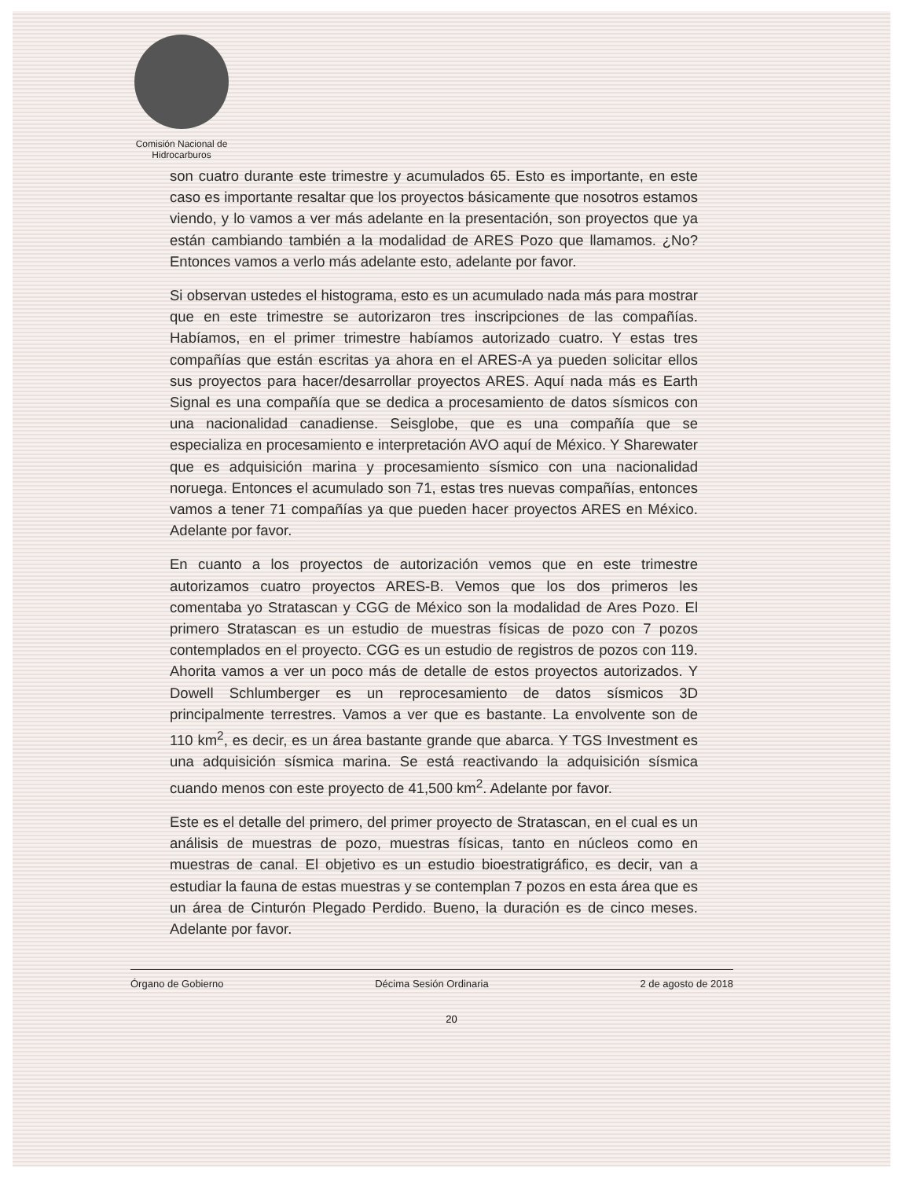Comisión Nacional de Hidrocarburos
son cuatro durante este trimestre y acumulados 65. Esto es importante, en este caso es importante resaltar que los proyectos básicamente que nosotros estamos viendo, y lo vamos a ver más adelante en la presentación, son proyectos que ya están cambiando también a la modalidad de ARES Pozo que llamamos. ¿No? Entonces vamos a verlo más adelante esto, adelante por favor.
Si observan ustedes el histograma, esto es un acumulado nada más para mostrar que en este trimestre se autorizaron tres inscripciones de las compañías. Habíamos, en el primer trimestre habíamos autorizado cuatro. Y estas tres compañías que están escritas ya ahora en el ARES-A ya pueden solicitar ellos sus proyectos para hacer/desarrollar proyectos ARES. Aquí nada más es Earth Signal es una compañía que se dedica a procesamiento de datos sísmicos con una nacionalidad canadiense. Seisglobe, que es una compañía que se especializa en procesamiento e interpretación AVO aquí de México. Y Sharewater que es adquisición marina y procesamiento sísmico con una nacionalidad noruega. Entonces el acumulado son 71, estas tres nuevas compañías, entonces vamos a tener 71 compañías ya que pueden hacer proyectos ARES en México. Adelante por favor.
En cuanto a los proyectos de autorización vemos que en este trimestre autorizamos cuatro proyectos ARES-B. Vemos que los dos primeros les comentaba yo Stratascan y CGG de México son la modalidad de Ares Pozo. El primero Stratascan es un estudio de muestras físicas de pozo con 7 pozos contemplados en el proyecto. CGG es un estudio de registros de pozos con 119. Ahorita vamos a ver un poco más de detalle de estos proyectos autorizados. Y Dowell Schlumberger es un reprocesamiento de datos sísmicos 3D principalmente terrestres. Vamos a ver que es bastante. La envolvente son de 110 km<sup>2</sup>, es decir, es un área bastante grande que abarca. Y TGS Investment es una adquisición sísmica marina. Se está reactivando la adquisición sísmica cuando menos con este proyecto de 41,500 km<sup>2</sup>. Adelante por favor.
Este es el detalle del primero, del primer proyecto de Stratascan, en el cual es un análisis de muestras de pozo, muestras físicas, tanto en núcleos como en muestras de canal. El objetivo es un estudio bioestratigráfico, es decir, van a estudiar la fauna de estas muestras y se contemplan 7 pozos en esta área que es un área de Cinturón Plegado Perdido. Bueno, la duración es de cinco meses. Adelante por favor.
Órgano de Gobierno Décima Sesión Ordinaria 2 de agosto de 2018
20